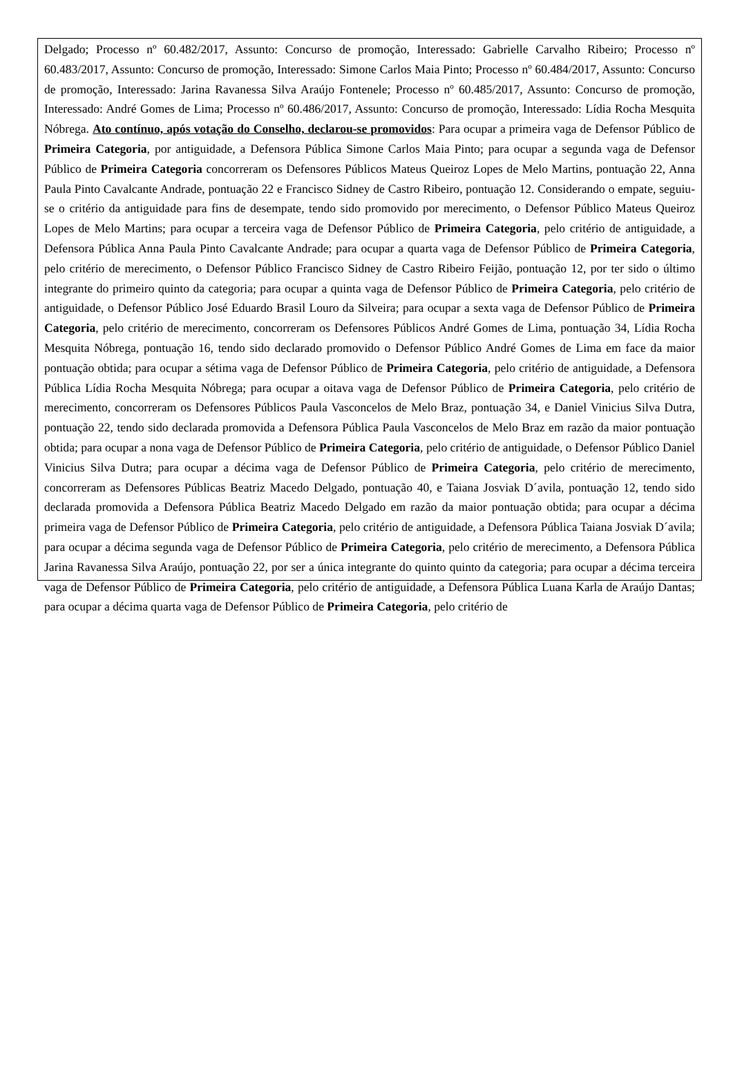Delgado; Processo nº 60.482/2017, Assunto: Concurso de promoção, Interessado: Gabrielle Carvalho Ribeiro; Processo nº 60.483/2017, Assunto: Concurso de promoção, Interessado: Simone Carlos Maia Pinto; Processo nº 60.484/2017, Assunto: Concurso de promoção, Interessado: Jarina Ravanessa Silva Araújo Fontenele; Processo nº 60.485/2017, Assunto: Concurso de promoção, Interessado: André Gomes de Lima; Processo nº 60.486/2017, Assunto: Concurso de promoção, Interessado: Lídia Rocha Mesquita Nóbrega. Ato contínuo, após votação do Conselho, declarou-se promovidos: Para ocupar a primeira vaga de Defensor Público de Primeira Categoria, por antiguidade, a Defensora Pública Simone Carlos Maia Pinto; para ocupar a segunda vaga de Defensor Público de Primeira Categoria concorreram os Defensores Públicos Mateus Queiroz Lopes de Melo Martins, pontuação 22, Anna Paula Pinto Cavalcante Andrade, pontuação 22 e Francisco Sidney de Castro Ribeiro, pontuação 12. Considerando o empate, seguiu-se o critério da antiguidade para fins de desempate, tendo sido promovido por merecimento, o Defensor Público Mateus Queiroz Lopes de Melo Martins; para ocupar a terceira vaga de Defensor Público de Primeira Categoria, pelo critério de antiguidade, a Defensora Pública Anna Paula Pinto Cavalcante Andrade; para ocupar a quarta vaga de Defensor Público de Primeira Categoria, pelo critério de merecimento, o Defensor Público Francisco Sidney de Castro Ribeiro Feijão, pontuação 12, por ter sido o último integrante do primeiro quinto da categoria; para ocupar a quinta vaga de Defensor Público de Primeira Categoria, pelo critério de antiguidade, o Defensor Público José Eduardo Brasil Louro da Silveira; para ocupar a sexta vaga de Defensor Público de Primeira Categoria, pelo critério de merecimento, concorreram os Defensores Públicos André Gomes de Lima, pontuação 34, Lídia Rocha Mesquita Nóbrega, pontuação 16, tendo sido declarado promovido o Defensor Público André Gomes de Lima em face da maior pontuação obtida; para ocupar a sétima vaga de Defensor Público de Primeira Categoria, pelo critério de antiguidade, a Defensora Pública Lídia Rocha Mesquita Nóbrega; para ocupar a oitava vaga de Defensor Público de Primeira Categoria, pelo critério de merecimento, concorreram os Defensores Públicos Paula Vasconcelos de Melo Braz, pontuação 34, e Daniel Vinicius Silva Dutra, pontuação 22, tendo sido declarada promovida a Defensora Pública Paula Vasconcelos de Melo Braz em razão da maior pontuação obtida; para ocupar a nona vaga de Defensor Público de Primeira Categoria, pelo critério de antiguidade, o Defensor Público Daniel Vinicius Silva Dutra; para ocupar a décima vaga de Defensor Público de Primeira Categoria, pelo critério de merecimento, concorreram as Defensores Públicas Beatriz Macedo Delgado, pontuação 40, e Taiana Josviak D´avila, pontuação 12, tendo sido declarada promovida a Defensora Pública Beatriz Macedo Delgado em razão da maior pontuação obtida; para ocupar a décima primeira vaga de Defensor Público de Primeira Categoria, pelo critério de antiguidade, a Defensora Pública Taiana Josviak D´avila; para ocupar a décima segunda vaga de Defensor Público de Primeira Categoria, pelo critério de merecimento, a Defensora Pública Jarina Ravanessa Silva Araújo, pontuação 22, por ser a única integrante do quinto quinto da categoria; para ocupar a décima terceira vaga de Defensor Público de Primeira Categoria, pelo critério de antiguidade, a Defensora Pública Luana Karla de Araújo Dantas; para ocupar a décima quarta vaga de Defensor Público de Primeira Categoria, pelo critério de